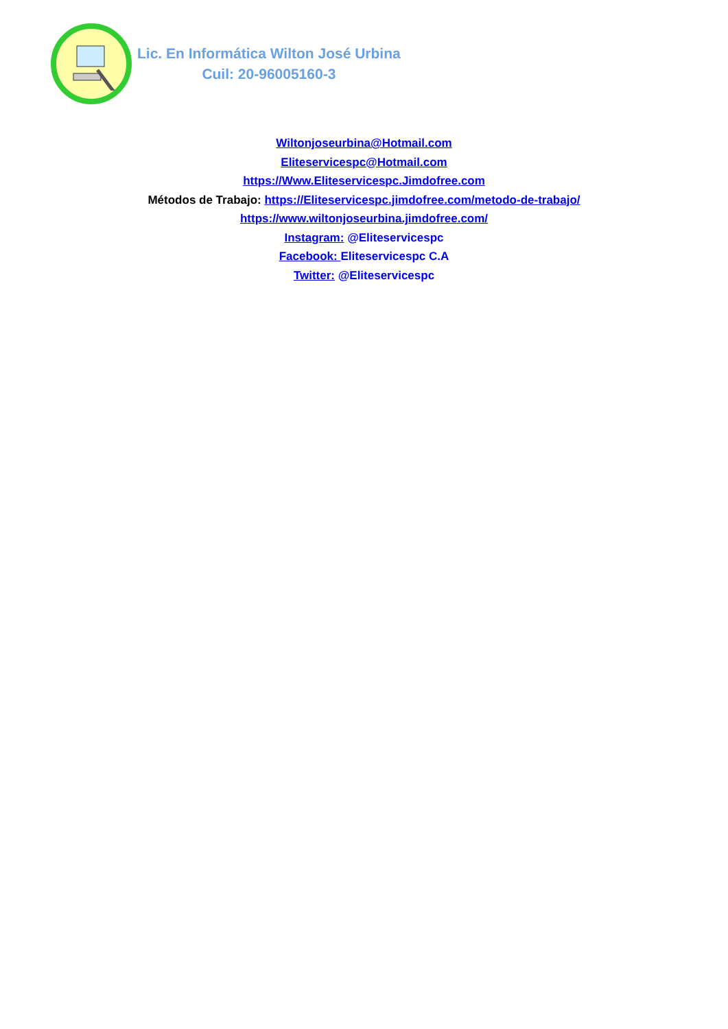Lic. En Informática Wilton José Urbina
Cuil: 20-96005160-3
Wiltonjoseurbina@Hotmail.com
Eliteservicespc@Hotmail.com
https://Www.Eliteservicespc.Jimdofree.com
Métodos de Trabajo: https://Eliteservicespc.jimdofree.com/metodo-de-trabajo/
https://www.wiltonjoseurbina.jimdofree.com/
Instagram: @Eliteservicespc
Facebook: Eliteservicespc C.A
Twitter: @Eliteservicespc